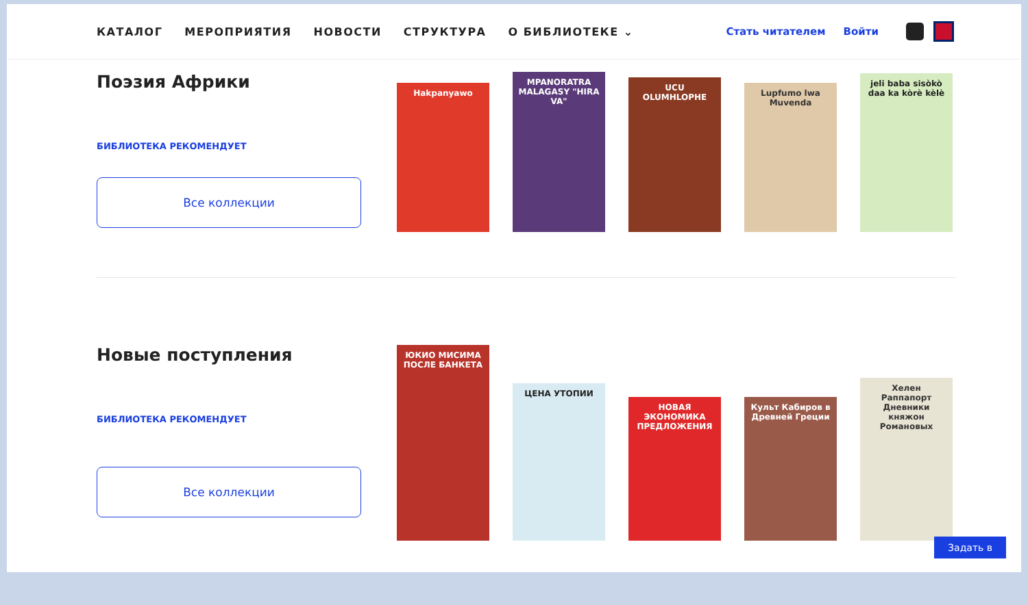КАТАЛОГ МЕРОПРИЯТИЯ НОВОСТИ СТРУКТУРА О БИБЛИОТЕКЕ ⌄ Стать читателем Войти
Поэзия Африки
БИБЛИОТЕКА РЕКОМЕНДУЕТ
Все коллекции
Hakpanyawo
MPANORATRA MALAGASY "HIRA VA"
UCU OLUMHLOPHE
Lupfumo lwa Muvenda
jeli baba sisòkò daa ka kòrè kèlè
Новые поступления
БИБЛИОТЕКА РЕКОМЕНДУЕТ
Все коллекции
ЮКИО МИСИМА ПОСЛЕ БАНКЕТА
ЦЕНА УТОПИИ
НОВАЯ ЭКОНОМИКА ПРЕДЛОЖЕНИЯ
Культ Кабиров в Древней Греции
Хелен Раппапорт Дневники княжон Романовых
Задать в